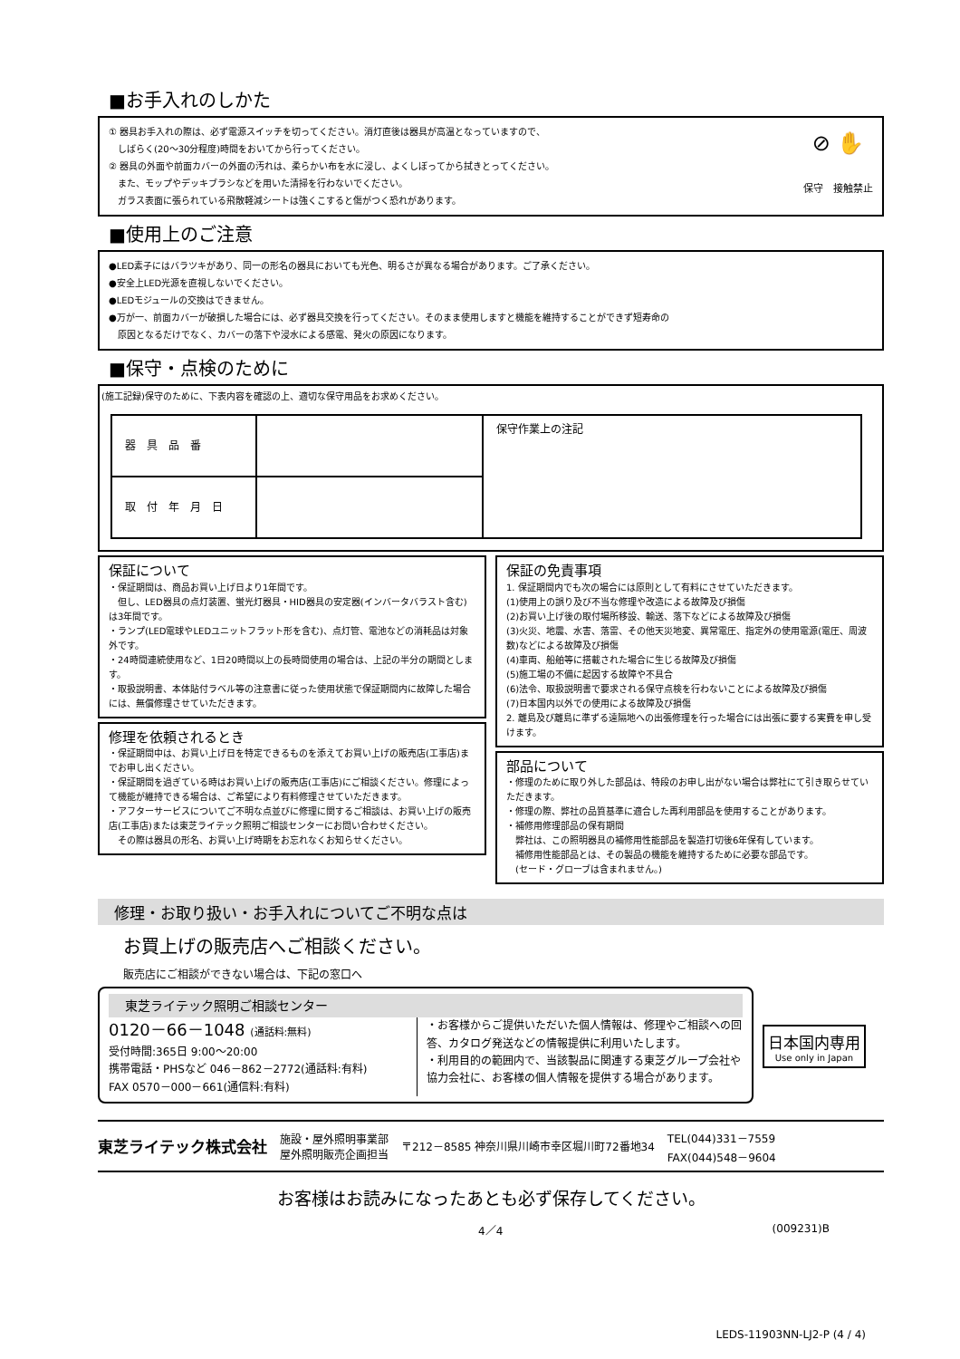■お手入れのしかた
① 器具お手入れの際は、必ず電源スイッチを切ってください。消灯直後は器具が高温となっていますので、
　しばらく(20～30分程度)時間をおいてから行ってください。
② 器具の外面や前面カバーの外面の汚れは、柔らかい布を水に浸し、よくしぼってから拭きとってください。
　また、モップやデッキブラシなどを用いた清掃を行わないでください。
　ガラス表面に張られている飛散軽減シートは強くこすると傷がつく恐れがあります。
⊘ ✋
保守　接触禁止
■使用上のご注意
●LED素子にはバラツキがあり、同一の形名の器具においても光色、明るさが異なる場合があります。ご了承ください。
●安全上LED光源を直視しないでください。
●LEDモジュールの交換はできません。
●万が一、前面カバーが破損した場合には、必ず器具交換を行ってください。そのまま使用しますと機能を維持することができず短寿命の
　原因となるだけでなく、カバーの落下や浸水による感電、発火の原因になります。
■保守・点検のために
(施工記録)保守のために、下表内容を確認の上、適切な保守用品をお求めください。
| 器 具 品 番 | | 保守作業上の注記 |
| 取 付 年 月 日 | | |
保証について
・保証期間は、商品お買い上げ日より1年間です。
　但し、LED器具の点灯装置、蛍光灯器具・HID器具の安定器(インバータバラスト含む)は3年間です。
・ランプ(LED電球やLEDユニットフラット形を含む)、点灯管、電池などの消耗品は対象外です。
・24時間連続使用など、1日20時間以上の長時間使用の場合は、上記の半分の期間とします。
・取扱説明書、本体貼付ラベル等の注意書に従った使用状態で保証期間内に故障した場合には、無償修理させていただきます。
修理を依頼されるとき
・保証期間中は、お買い上げ日を特定できるものを添えてお買い上げの販売店(工事店)までお申し出ください。
・保証期間を過ぎている時はお買い上げの販売店(工事店)にご相談ください。修理によって機能が維持できる場合は、ご希望により有料修理させていただきます。
・アフターサービスについてご不明な点並びに修理に関するご相談は、お買い上げの販売店(工事店)または東芝ライテック照明ご相談センターにお問い合わせください。
　その際は器具の形名、お買い上げ時期をお忘れなくお知らせください。
保証の免責事項
1. 保証期間内でも次の場合には原則として有料にさせていただきます。
(1)使用上の誤り及び不当な修理や改造による故障及び損傷
(2)お買い上げ後の取付場所移設、輸送、落下などによる故障及び損傷
(3)火災、地震、水害、落雷、その他天災地変、異常電圧、指定外の使用電源(電圧、周波数)などによる故障及び損傷
(4)車両、船舶等に搭載された場合に生じる故障及び損傷
(5)施工場の不備に起因する故障や不具合
(6)法令、取扱説明書で要求される保守点検を行わないことによる故障及び損傷
(7)日本国内以外での使用による故障及び損傷
2. 離島及び離島に準ずる遠隔地への出張修理を行った場合には出張に要する実費を申し受けます。
部品について
・修理のために取り外した部品は、特段のお申し出がない場合は弊社にて引き取らせていただきます。
・修理の際、弊社の品質基準に適合した再利用部品を使用することがあります。
・補修用修理部品の保有期間
　弊社は、この照明器具の補修用性能部品を製造打切後6年保有しています。
　補修用性能部品とは、その製品の機能を維持するために必要な部品です。
　(セード・グローブは含まれません。)
修理・お取り扱い・お手入れについてご不明な点は
お買上げの販売店へご相談ください。
販売店にご相談ができない場合は、下記の窓口へ
東芝ライテック照明ご相談センター
0120－66－1048 (通話料:無料)
受付時間:365日 9:00～20:00
携帯電話・PHSなど 046－862－2772(通話料:有料)
FAX 0570－000－661(通信料:有料)
・お客様からご提供いただいた個人情報は、修理やご相談への回答、カタログ発送などの情報提供に利用いたします。
・利用目的の範囲内で、当該製品に関連する東芝グループ会社や協力会社に、お客様の個人情報を提供する場合があります。
日本国内専用
Use only in Japan
東芝ライテック株式会社
施設・屋外照明事業部
屋外照明販売企画担当
〒212－8585 神奈川県川崎市幸区堀川町72番地34
TEL(044)331－7559
FAX(044)548－9604
お客様はお読みになったあとも必ず保存してください。
4／4 (009231)B
LEDS-11903NN-LJ2-P (4 / 4)